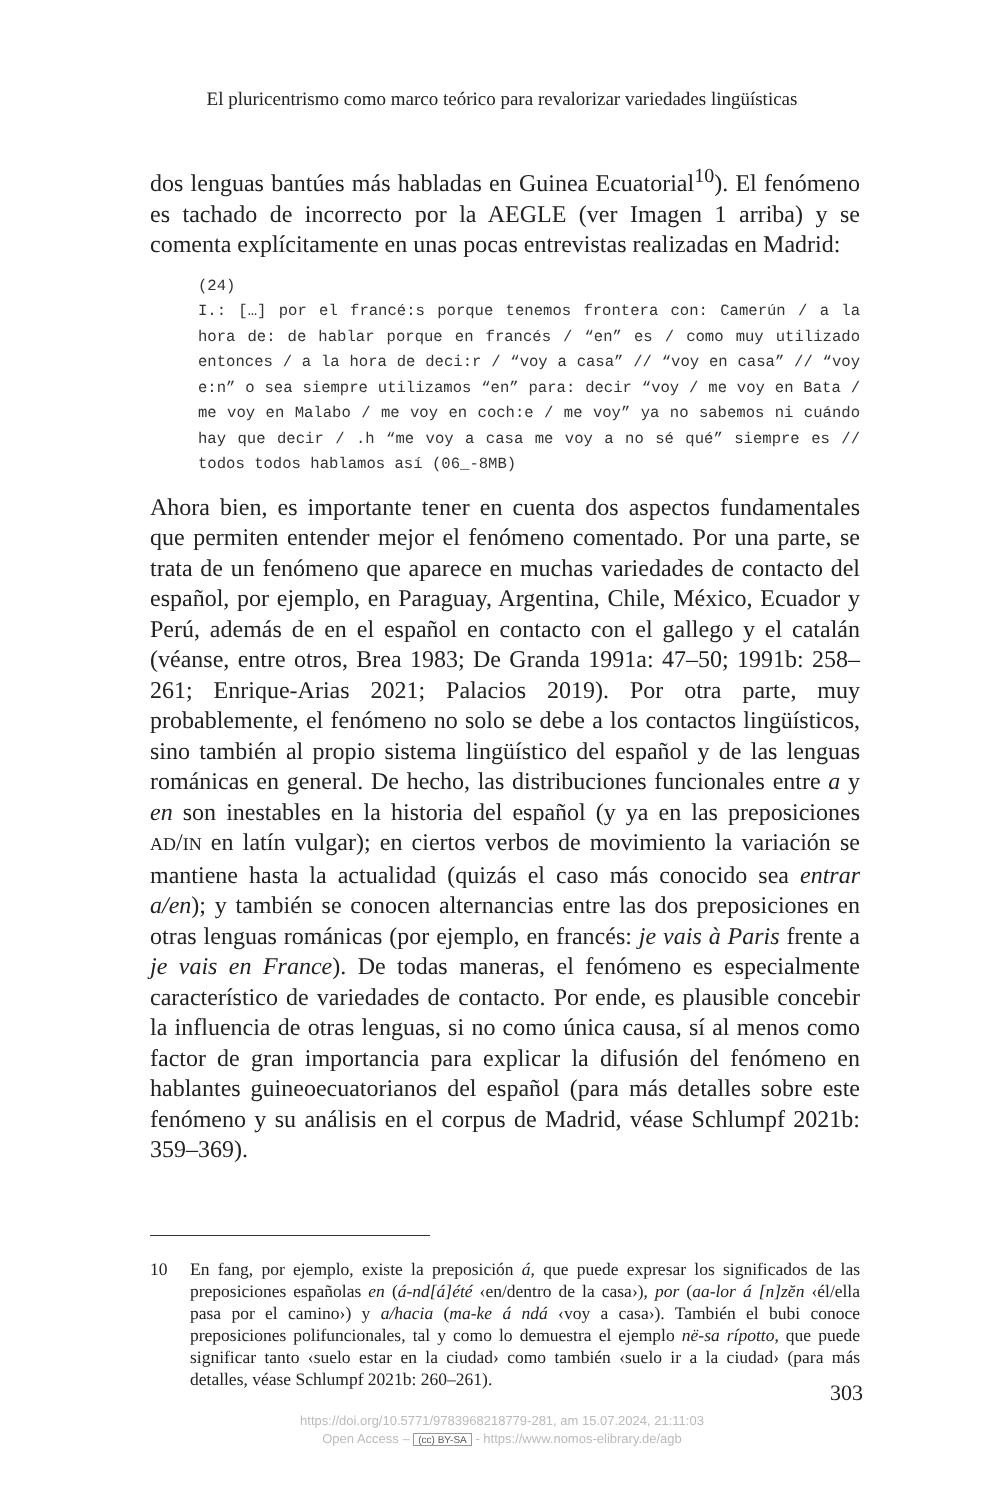El pluricentrismo como marco teórico para revalorizar variedades lingüísticas
dos lenguas bantúes más habladas en Guinea Ecuatorial<sup>10</sup>). El fenómeno es tachado de incorrecto por la AEGLE (ver Imagen 1 arriba) y se comenta explícitamente en unas pocas entrevistas realizadas en Madrid:
(24)
I.: […] por el francé:s porque tenemos frontera con: Camerún / a la hora de: de hablar porque en francés / “en” es / como muy utilizado entonces / a la hora de deci:r / “voy a casa” // “voy en casa” // “voy e:n” o sea siempre utilizamos “en” para: decir “voy / me voy en Bata / me voy en Malabo / me voy en coch:e / me voy” ya no sabemos ni cuándo hay que decir / .h “me voy a casa me voy a no sé qué” siempre es // todos todos hablamos así (06_-8MB)
Ahora bien, es importante tener en cuenta dos aspectos fundamentales que permiten entender mejor el fenómeno comentado. Por una parte, se trata de un fenómeno que aparece en muchas variedades de contacto del español, por ejemplo, en Paraguay, Argentina, Chile, México, Ecuador y Perú, además de en el español en contacto con el gallego y el catalán (véanse, entre otros, Brea 1983; De Granda 1991a: 47–50; 1991b: 258–261; Enrique-Arias 2021; Palacios 2019). Por otra parte, muy probablemente, el fenómeno no solo se debe a los contactos lingüísticos, sino también al propio sistema lingüístico del español y de las lenguas románicas en general. De hecho, las distribuciones funcionales entre a y en son inestables en la historia del español (y ya en las preposiciones AD/IN en latín vulgar); en ciertos verbos de movimiento la variación se mantiene hasta la actualidad (quizás el caso más conocido sea entrar a/en); y también se conocen alternancias entre las dos preposiciones en otras lenguas románicas (por ejemplo, en francés: je vais à Paris frente a je vais en France). De todas maneras, el fenómeno es especialmente característico de variedades de contacto. Por ende, es plausible concebir la influencia de otras lenguas, si no como única causa, sí al menos como factor de gran importancia para explicar la difusión del fenómeno en hablantes guineoecuatorianos del español (para más detalles sobre este fenómeno y su análisis en el corpus de Madrid, véase Schlumpf 2021b: 359–369).
10 En fang, por ejemplo, existe la preposición á, que puede expresar los significados de las preposiciones españolas en (á-nd[á]été ‹en/dentro de la casa›), por (aa-lor á [n]zĕn ‹él/ella pasa por el camino›) y a/hacia (ma-ke á ndá ‹voy a casa›). También el bubi conoce preposiciones polifuncionales, tal y como lo demuestra el ejemplo në-sa rípotto, que puede significar tanto ‹suelo estar en la ciudad› como también ‹suelo ir a la ciudad› (para más detalles, véase Schlumpf 2021b: 260–261).
303
https://doi.org/10.5771/9783968218779-281, am 15.07.2024, 21:11:03
Open Access – (cc) BY-SA - https://www.nomos-elibrary.de/agb